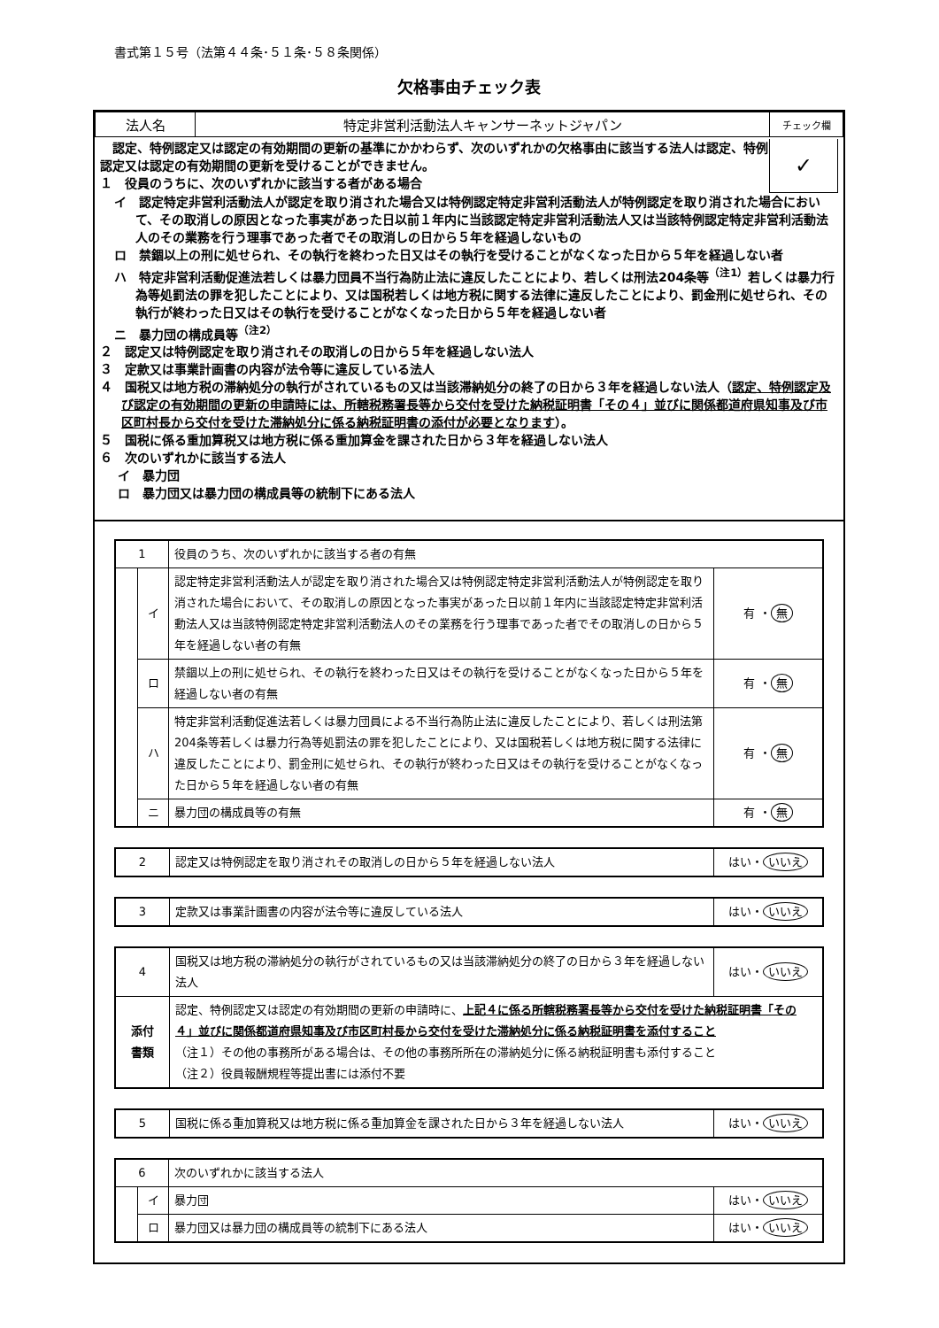書式第１５号（法第４４条･５１条･５８条関係）
欠格事由チェック表
| 法人名 | 特定非営利活動法人キャンサーネットジャパン | チェック欄 |
　認定、特例認定又は認定の有効期間の更新の基準にかかわらず、次のいずれかの欠格事由に該当する法人は認定、特例認定又は認定の有効期間の更新を受けることができません。
１　役員のうちに、次のいずれかに該当する者がある場合
✓
イ　認定特定非営利活動法人が認定を取り消された場合又は特例認定特定非営利活動法人が特例認定を取り消された場合において、その取消しの原因となった事実があった日以前１年内に当該認定特定非営利活動法人又は当該特例認定特定非営利活動法人のその業務を行う理事であった者でその取消しの日から５年を経過しないもの
ロ　禁錮以上の刑に処せられ、その執行を終わった日又はその執行を受けることがなくなった日から５年を経過しない者
ハ　特定非営利活動促進法若しくは暴力団員不当行為防止法に違反したことにより、若しくは刑法204条等<sup>（注1）</sup>若しくは暴力行為等処罰法の罪を犯したことにより、又は国税若しくは地方税に関する法律に違反したことにより、罰金刑に処せられ、その執行が終わった日又はその執行を受けることがなくなった日から５年を経過しない者
ニ　暴力団の構成員等<sup>（注2）</sup>
２　認定又は特例認定を取り消されその取消しの日から５年を経過しない法人
３　定款又は事業計画書の内容が法令等に違反している法人
４　国税又は地方税の滞納処分の執行がされているもの又は当該滞納処分の終了の日から３年を経過しない法人（認定、特例認定及び認定の有効期間の更新の申請時には、所轄税務署長等から交付を受けた納税証明書「その４」並びに関係都道府県知事及び市区町村長から交付を受けた滞納処分に係る納税証明書の添付が必要となります）。
５　国税に係る重加算税又は地方税に係る重加算金を課された日から３年を経過しない法人
６　次のいずれかに該当する法人
イ　暴力団
ロ　暴力団又は暴力団の構成員等の統制下にある法人
| 1 | | 役員のうち、次のいずれかに該当する者の有無 | |
| | イ | 認定特定非営利活動法人が認定を取り消された場合又は特例認定特定非営利活動法人が特例認定を取り消された場合において、その取消しの原因となった事実があった日以前１年内に当該認定特定非営利活動法人又は当該特例認定特定非営利活動法人のその業務を行う理事であった者でその取消しの日から５年を経過しない者の有無 | 有 ・ 無 |
| | ロ | 禁錮以上の刑に処せられ、その執行を終わった日又はその執行を受けることがなくなった日から５年を経過しない者の有無 | 有 ・ 無 |
| | ハ | 特定非営利活動促進法若しくは暴力団員による不当行為防止法に違反したことにより、若しくは刑法第204条等若しくは暴力行為等処罰法の罪を犯したことにより、又は国税若しくは地方税に関する法律に違反したことにより、罰金刑に処せられ、その執行が終わった日又はその執行を受けることがなくなった日から５年を経過しない者の有無 | 有 ・ 無 |
| | ニ | 暴力団の構成員等の有無 | 有 ・ 無 |
| 2 | 認定又は特例認定を取り消されその取消しの日から５年を経過しない法人 | はい・ いいえ |
| 3 | 定款又は事業計画書の内容が法令等に違反している法人 | はい・ いいえ |
| 4 | 国税又は地方税の滞納処分の執行がされているもの又は当該滞納処分の終了の日から３年を経過しない法人 | はい・ いいえ |
| 添付 書類 | 認定、特例認定又は認定の有効期間の更新の申請時に、 上記４に係る所轄税務署長等から交付を受けた納税証明書「その４」並びに関係都道府県知事及び市区町村長から交付を受けた滞納処分に係る納税証明書を添付すること （注１）その他の事務所がある場合は、その他の事務所所在の滞納処分に係る納税証明書も添付すること （注２）役員報酬規程等提出書には添付不要 | |
| 5 | 国税に係る重加算税又は地方税に係る重加算金を課された日から３年を経過しない法人 | はい・ いいえ |
| 6 | | 次のいずれかに該当する法人 | |
| | イ | 暴力団 | はい・ いいえ |
| | ロ | 暴力団又は暴力団の構成員等の統制下にある法人 | はい・ いいえ |